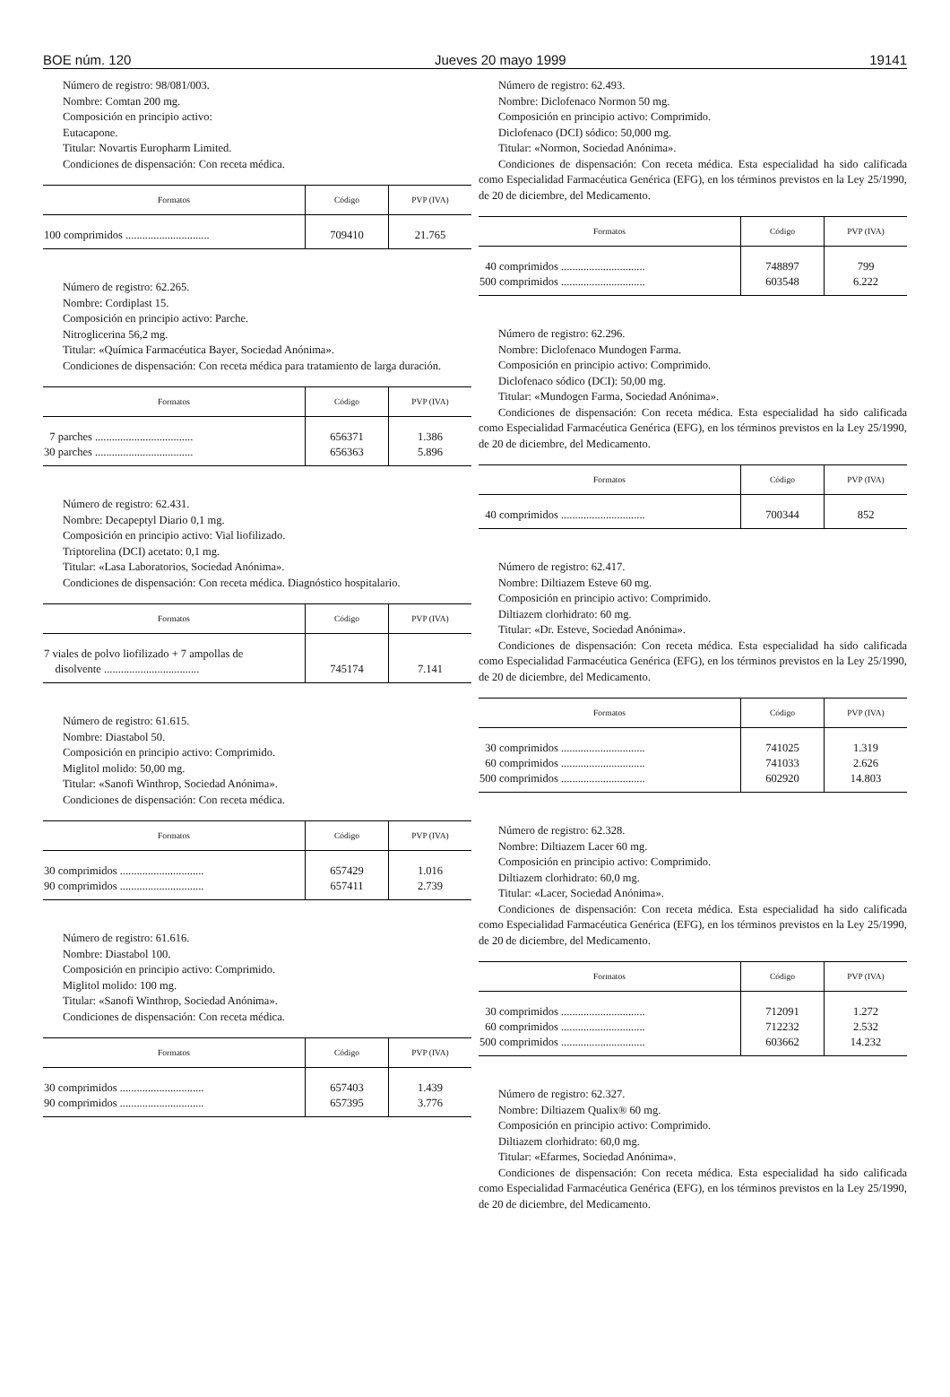BOE núm. 120 Jueves 20 mayo 1999 19141
Número de registro: 98/081/003.
Nombre: Comtan 200 mg.
Composición en principio activo:
Eutacapone.
Titular: Novartis Europharm Limited.
Condiciones de dispensación: Con receta médica.
| Formatos | Código | PVP (IVA) |
| --- | --- | --- |
| 100 comprimidos .............................. | 709410 | 21.765 |
Número de registro: 62.265.
Nombre: Cordiplast 15.
Composición en principio activo: Parche.
Nitroglicerina 56,2 mg.
Titular: «Química Farmacéutica Bayer, Sociedad Anónima».
Condiciones de dispensación: Con receta médica para tratamiento de larga duración.
| Formatos | Código | PVP (IVA) |
| --- | --- | --- |
| 7 parches ................................... 30 parches ................................... | 656371 656363 | 1.386 5.896 |
Número de registro: 62.431.
Nombre: Decapeptyl Diario 0,1 mg.
Composición en principio activo: Vial liofilizado.
Triptorelina (DCI) acetato: 0,1 mg.
Titular: «Lasa Laboratorios, Sociedad Anónima».
Condiciones de dispensación: Con receta médica. Diagnóstico hospitalario.
| Formatos | Código | PVP (IVA) |
| --- | --- | --- |
| 7 viales de polvo liofilizado + 7 ampollas de disolvente .................................. | 745174 | 7.141 |
Número de registro: 61.615.
Nombre: Diastabol 50.
Composición en principio activo: Comprimido.
Miglitol molido: 50,00 mg.
Titular: «Sanofi Winthrop, Sociedad Anónima».
Condiciones de dispensación: Con receta médica.
| Formatos | Código | PVP (IVA) |
| --- | --- | --- |
| 30 comprimidos .............................. 90 comprimidos .............................. | 657429 657411 | 1.016 2.739 |
Número de registro: 61.616.
Nombre: Diastabol 100.
Composición en principio activo: Comprimido.
Miglitol molido: 100 mg.
Titular: «Sanofi Winthrop, Sociedad Anónima».
Condiciones de dispensación: Con receta médica.
| Formatos | Código | PVP (IVA) |
| --- | --- | --- |
| 30 comprimidos .............................. 90 comprimidos .............................. | 657403 657395 | 1.439 3.776 |
Número de registro: 62.493.
Nombre: Diclofenaco Normon 50 mg.
Composición en principio activo: Comprimido.
Diclofenaco (DCI) sódico: 50,000 mg.
Titular: «Normon, Sociedad Anónima».
Condiciones de dispensación: Con receta médica. Esta especialidad ha sido calificada como Especialidad Farmacéutica Genérica (EFG), en los términos previstos en la Ley 25/1990, de 20 de diciembre, del Medicamento.
| Formatos | Código | PVP (IVA) |
| --- | --- | --- |
| 40 comprimidos .............................. 500 comprimidos .............................. | 748897 603548 | 799 6.222 |
Número de registro: 62.296.
Nombre: Diclofenaco Mundogen Farma.
Composición en principio activo: Comprimido.
Diclofenaco sódico (DCI): 50,00 mg.
Titular: «Mundogen Farma, Sociedad Anónima».
Condiciones de dispensación: Con receta médica. Esta especialidad ha sido calificada como Especialidad Farmacéutica Genérica (EFG), en los términos previstos en la Ley 25/1990, de 20 de diciembre, del Medicamento.
| Formatos | Código | PVP (IVA) |
| --- | --- | --- |
| 40 comprimidos .............................. | 700344 | 852 |
Número de registro: 62.417.
Nombre: Diltiazem Esteve 60 mg.
Composición en principio activo: Comprimido.
Diltiazem clorhidrato: 60 mg.
Titular: «Dr. Esteve, Sociedad Anónima».
Condiciones de dispensación: Con receta médica. Esta especialidad ha sido calificada como Especialidad Farmacéutica Genérica (EFG), en los términos previstos en la Ley 25/1990, de 20 de diciembre, del Medicamento.
| Formatos | Código | PVP (IVA) |
| --- | --- | --- |
| 30 comprimidos .............................. 60 comprimidos .............................. 500 comprimidos .............................. | 741025 741033 602920 | 1.319 2.626 14.803 |
Número de registro: 62.328.
Nombre: Diltiazem Lacer 60 mg.
Composición en principio activo: Comprimido.
Diltiazem clorhidrato: 60,0 mg.
Titular: «Lacer, Sociedad Anónima».
Condiciones de dispensación: Con receta médica. Esta especialidad ha sido calificada como Especialidad Farmacéutica Genérica (EFG), en los términos previstos en la Ley 25/1990, de 20 de diciembre, del Medicamento.
| Formatos | Código | PVP (IVA) |
| --- | --- | --- |
| 30 comprimidos .............................. 60 comprimidos .............................. 500 comprimidos .............................. | 712091 712232 603662 | 1.272 2.532 14.232 |
Número de registro: 62.327.
Nombre: Diltiazem Qualix® 60 mg.
Composición en principio activo: Comprimido.
Diltiazem clorhidrato: 60,0 mg.
Titular: «Efarmes, Sociedad Anónima».
Condiciones de dispensación: Con receta médica. Esta especialidad ha sido calificada como Especialidad Farmacéutica Genérica (EFG), en los términos previstos en la Ley 25/1990, de 20 de diciembre, del Medicamento.